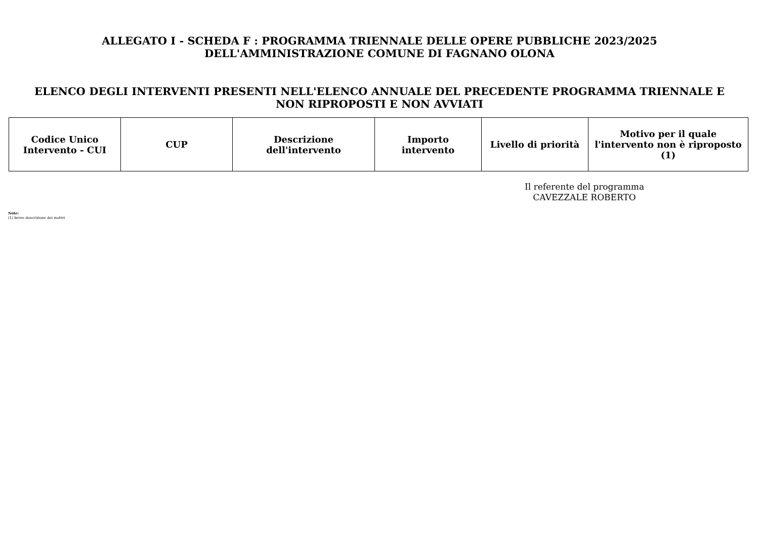ALLEGATO I - SCHEDA F : PROGRAMMA TRIENNALE DELLE OPERE PUBBLICHE 2023/2025
DELL'AMMINISTRAZIONE COMUNE DI FAGNANO OLONA
ELENCO DEGLI INTERVENTI PRESENTI NELL'ELENCO ANNUALE DEL PRECEDENTE PROGRAMMA TRIENNALE E
NON RIPROPOSTI E NON AVVIATI
| Codice Unico Intervento - CUI | CUP | Descrizione dell'intervento | Importo intervento | Livello di priorità | Motivo per il quale l'intervento non è riproposto (1) |
| --- | --- | --- | --- | --- | --- |
Il referente del programma
CAVEZZALE ROBERTO
Note:
(1) breve descrizione dei motivi